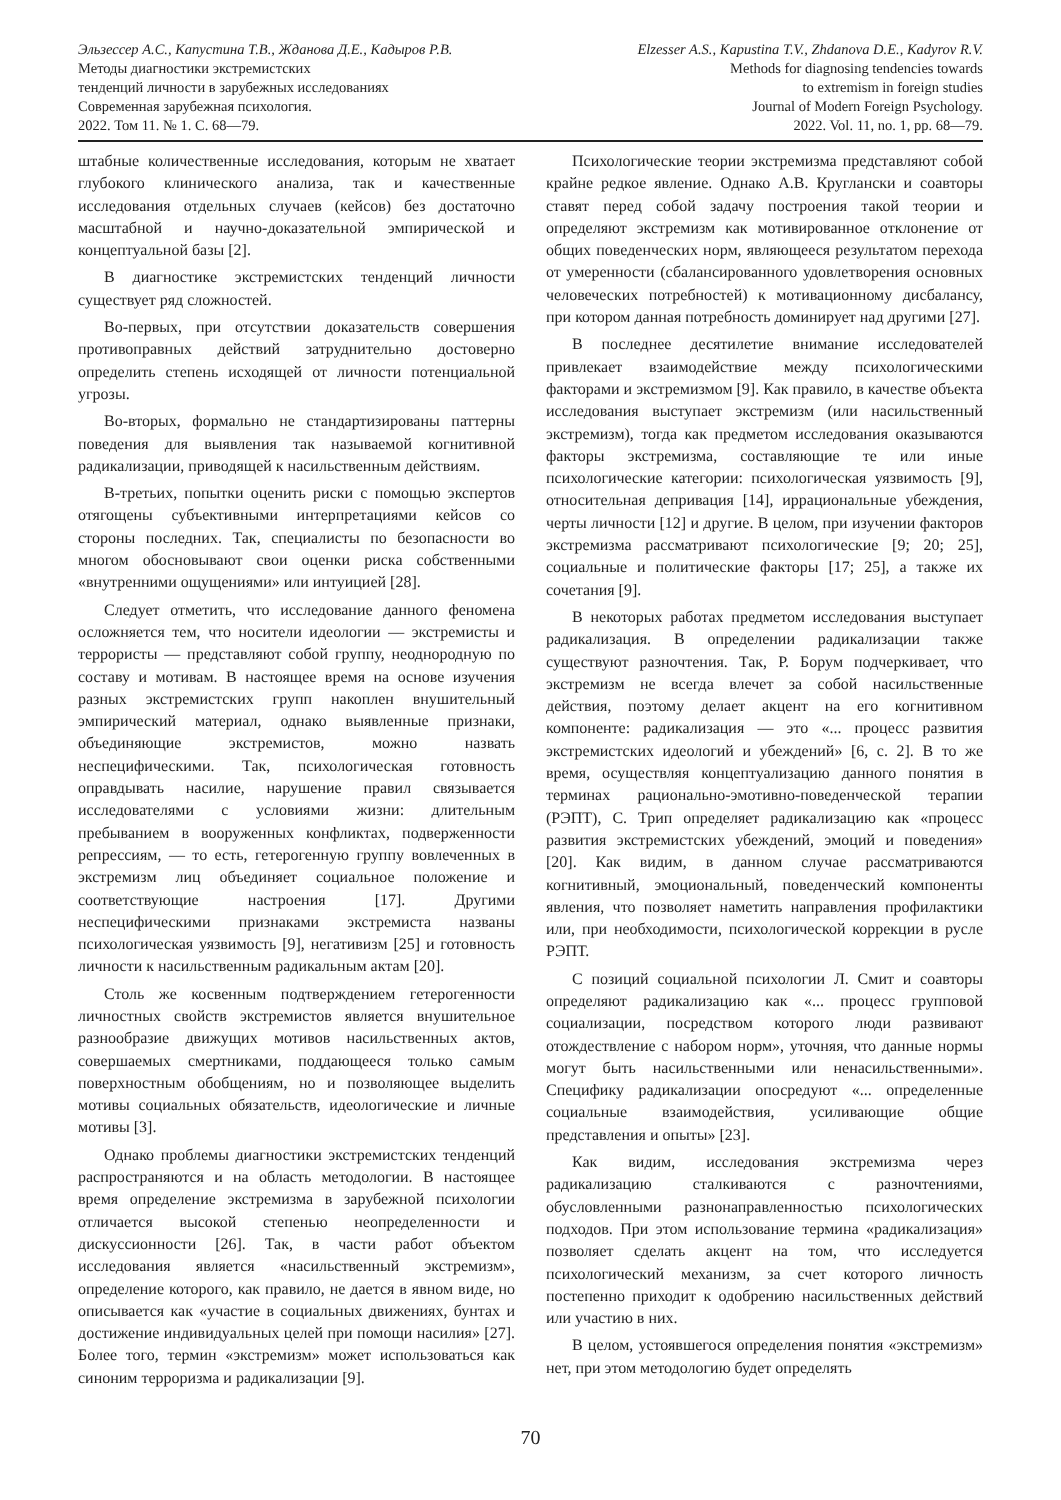Эльзессер А.С., Капустина Т.В., Жданова Д.Е., Кадыров Р.В.
Методы диагностики экстремистских
тенденций личности в зарубежных исследованиях
Современная зарубежная психология.
2022. Том 11. № 1. С. 68—79.
Elzesser A.S., Kapustina T.V., Zhdanova D.E., Kadyrov R.V.
Methods for diagnosing tendencies towards
to extremism in foreign studies
Journal of Modern Foreign Psychology.
2022. Vol. 11, no. 1, pp. 68—79.
штабные количественные исследования, которым не хватает глубокого клинического анализа, так и качественные исследования отдельных случаев (кейсов) без достаточно масштабной и научно-доказательной эмпирической и концептуальной базы [2].
В диагностике экстремистских тенденций личности существует ряд сложностей.
Во-первых, при отсутствии доказательств совершения противоправных действий затруднительно достоверно определить степень исходящей от личности потенциальной угрозы.
Во-вторых, формально не стандартизированы паттерны поведения для выявления так называемой когнитивной радикализации, приводящей к насильственным действиям.
В-третьих, попытки оценить риски с помощью экспертов отягощены субъективными интерпретациями кейсов со стороны последних. Так, специалисты по безопасности во многом обосновывают свои оценки риска собственными «внутренними ощущениями» или интуицией [28].
Следует отметить, что исследование данного феномена осложняется тем, что носители идеологии — экстремисты и террористы — представляют собой группу, неоднородную по составу и мотивам. В настоящее время на основе изучения разных экстремистских групп накоплен внушительный эмпирический материал, однако выявленные признаки, объединяющие экстремистов, можно назвать неспецифическими. Так, психологическая готовность оправдывать насилие, нарушение правил связывается исследователями с условиями жизни: длительным пребыванием в вооруженных конфликтах, подверженности репрессиям, — то есть, гетерогенную группу вовлеченных в экстремизм лиц объединяет социальное положение и соответствующие настроения [17]. Другими неспецифическими признаками экстремиста названы психологическая уязвимость [9], негативизм [25] и готовность личности к насильственным радикальным актам [20].
Столь же косвенным подтверждением гетерогенности личностных свойств экстремистов является внушительное разнообразие движущих мотивов насильственных актов, совершаемых смертниками, поддающееся только самым поверхностным обобщениям, но и позволяющее выделить мотивы социальных обязательств, идеологические и личные мотивы [3].
Однако проблемы диагностики экстремистских тенденций распространяются и на область методологии. В настоящее время определение экстремизма в зарубежной психологии отличается высокой степенью неопределенности и дискуссионности [26]. Так, в части работ объектом исследования является «насильственный экстремизм», определение которого, как правило, не дается в явном виде, но описывается как «участие в социальных движениях, бунтах и достижение индивидуальных целей при помощи насилия» [27]. Более того, термин «экстремизм» может использоваться как синоним терроризма и радикализации [9].
Психологические теории экстремизма представляют собой крайне редкое явление. Однако А.В. Кругланcки и соавторы ставят перед собой задачу построения такой теории и определяют экстремизм как мотивированное отклонение от общих поведенческих норм, являющееся результатом перехода от умеренности (сбалансированного удовлетворения основных человеческих потребностей) к мотивационному дисбалансу, при котором данная потребность доминирует над другими [27].
В последнее десятилетие внимание исследователей привлекает взаимодействие между психологическими факторами и экстремизмом [9]. Как правило, в качестве объекта исследования выступает экстремизм (или насильственный экстремизм), тогда как предметом исследования оказываются факторы экстремизма, составляющие те или иные психологические категории: психологическая уязвимость [9], относительная депривация [14], иррациональные убеждения, черты личности [12] и другие. В целом, при изучении факторов экстремизма рассматривают психологические [9; 20; 25], социальные и политические факторы [17; 25], а также их сочетания [9].
В некоторых работах предметом исследования выступает радикализация. В определении радикализации также существуют разночтения. Так, Р. Борум подчеркивает, что экстремизм не всегда влечет за собой насильственные действия, поэтому делает акцент на его когнитивном компоненте: радикализация — это «... процесс развития экстремистских идеологий и убеждений» [6, с. 2]. В то же время, осуществляя концептуализацию данного понятия в терминах рационально-эмотивно-поведенческой терапии (РЭПТ), С. Трип определяет радикализацию как «процесс развития экстремистских убеждений, эмоций и поведения» [20]. Как видим, в данном случае рассматриваются когнитивный, эмоциональный, поведенческий компоненты явления, что позволяет наметить направления профилактики или, при необходимости, психологической коррекции в русле РЭПТ.
С позиций социальной психологии Л. Смит и соавторы определяют радикализацию как «... процесс групповой социализации, посредством которого люди развивают отождествление с набором норм», уточняя, что данные нормы могут быть насильственными или ненасильственными». Специфику радикализации опосредуют «... определенные социальные взаимодействия, усиливающие общие представления и опыты» [23].
Как видим, исследования экстремизма через радикализацию сталкиваются с разночтениями, обусловленными разнонаправленностью психологических подходов. При этом использование термина «радикализация» позволяет сделать акцент на том, что исследуется психологический механизм, за счет которого личность постепенно приходит к одобрению насильственных действий или участию в них.
В целом, устоявшегося определения понятия «экстремизм» нет, при этом методологию будет определять
70